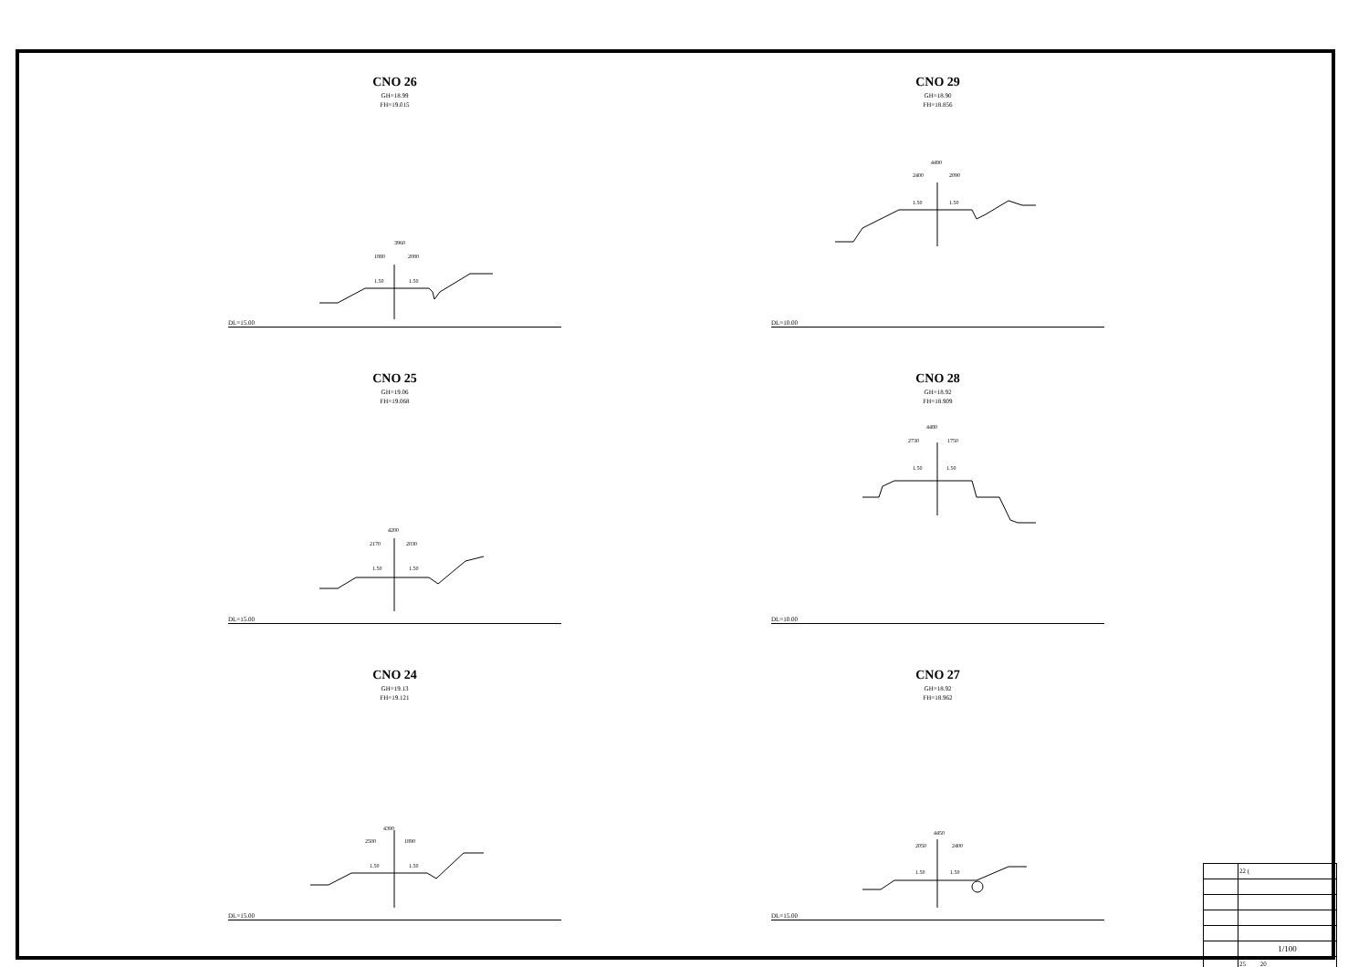CNO 26
GH=18.99
FH=19.015
3960
1880
2080
1.50
1.50
DL=15.00
CNO 29
GH=18.90
FH=18.856
4490
2400
2090
1.50
1.50
DL=10.00
CNO 25
GH=19.06
FH=19.068
4200
2170
2030
1.50
1.50
DL=15.00
CNO 28
GH=18.92
FH=18.909
4480
2730
1750
1.50
1.50
DL=10.00
CNO 24
GH=19.13
FH=19.121
4390
2500
1890
1.50
1.50
DL=15.00
CNO 27
GH=18.92
FH=18.962
4450
2050
2400
1.50
1.50
DL=15.00
| | 22 ( |
| | 1/100 |
| | 25 20 |